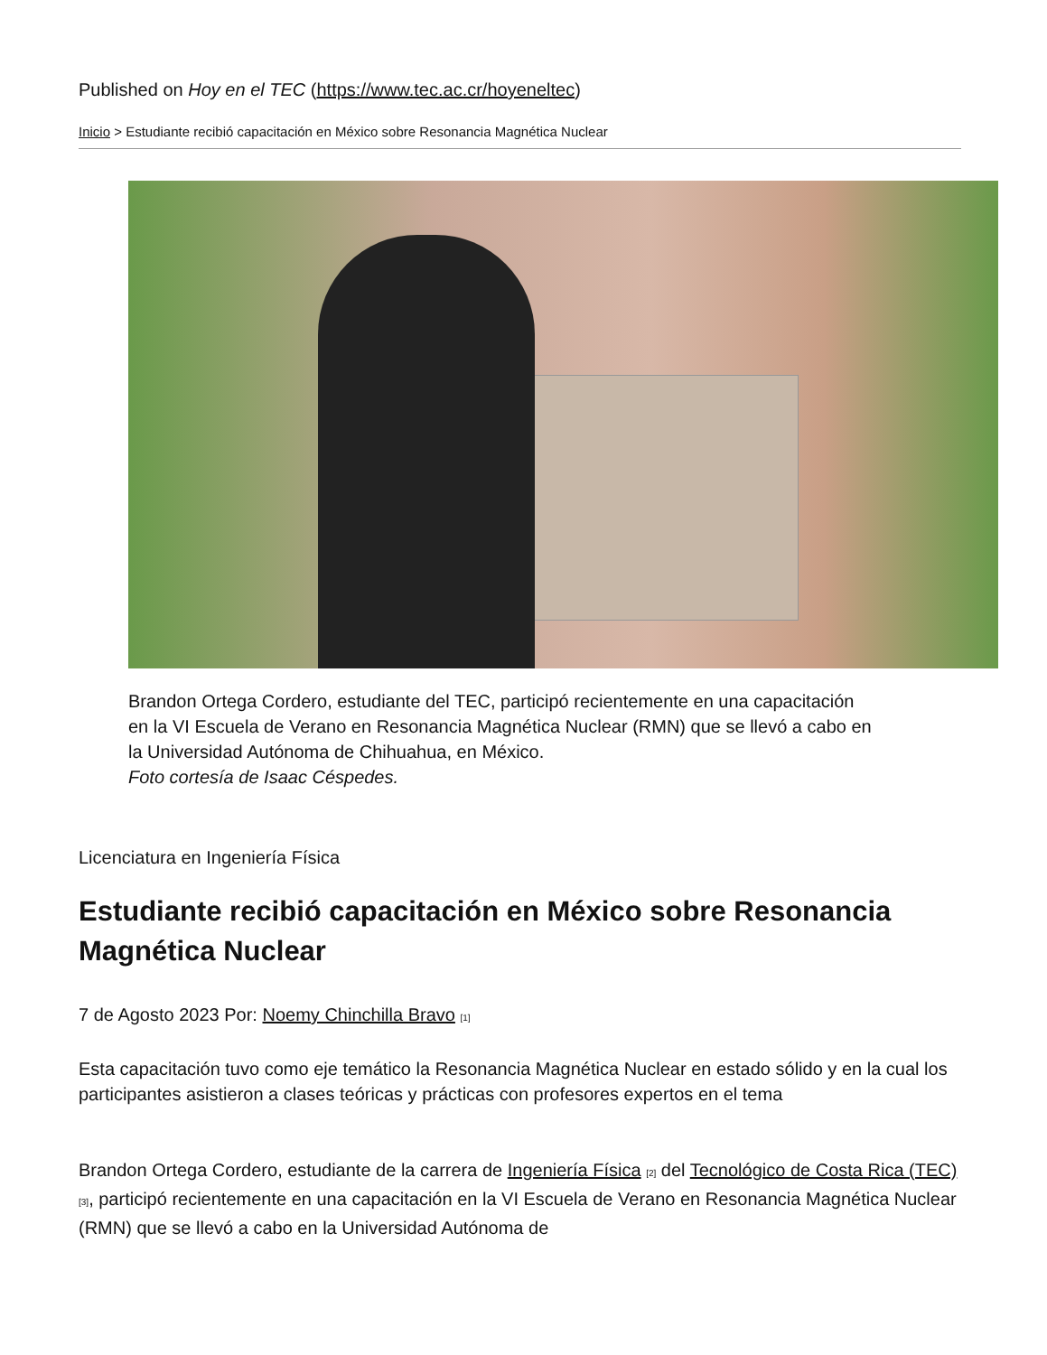Published on Hoy en el TEC (https://www.tec.ac.cr/hoyeneltec)
Inicio > Estudiante recibió capacitación en México sobre Resonancia Magnética Nuclear
Brandon Ortega Cordero, estudiante del TEC, participó recientemente en una capacitación en la VI Escuela de Verano en Resonancia Magnética Nuclear (RMN) que se llevó a cabo en la Universidad Autónoma de Chihuahua, en México.
Foto cortesía de Isaac Céspedes.
Licenciatura en Ingeniería Física
Estudiante recibió capacitación en México sobre Resonancia Magnética Nuclear
7 de Agosto 2023 Por: Noemy Chinchilla Bravo <sup>[1]</sup>
Esta capacitación tuvo como eje temático la Resonancia Magnética Nuclear en estado sólido y en la cual los participantes asistieron a clases teóricas y prácticas con profesores expertos en el tema
Brandon Ortega Cordero, estudiante de la carrera de Ingeniería Física <sup>[2]</sup> del Tecnológico de Costa Rica (TEC) <sup>[3]</sup>, participó recientemente en una capacitación en la VI Escuela de Verano en Resonancia Magnética Nuclear (RMN) que se llevó a cabo en la Universidad Autónoma de